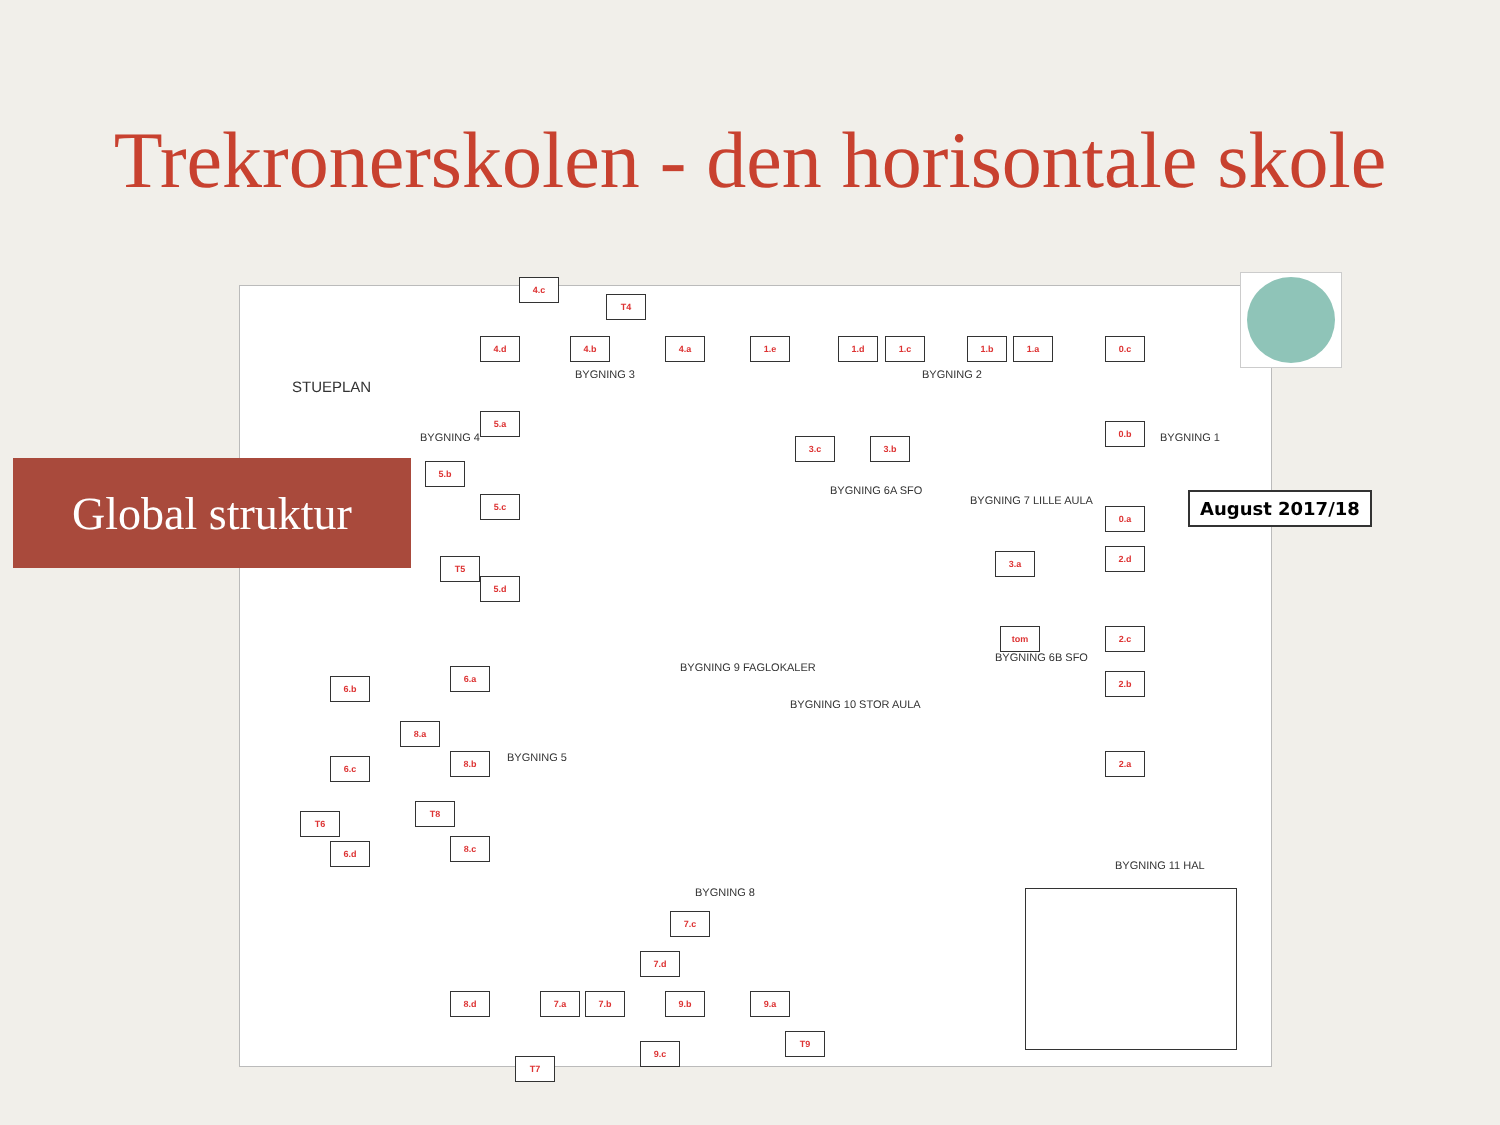Trekronerskolen - den horisontale skole
STUEPLAN
BYGNING 3 BYGNING 2
BYGNING 4 BYGNING 1
BYGNING 6A SFO
BYGNING 7 LILLE AULA
BYGNING 9 FAGLOKALER
BYGNING 6B SFO
BYGNING 10 STOR AULA
BYGNING 5
BYGNING 11 HAL
BYGNING 8
4.d 4.b 4.a 1.e 1.d 1.c 1.b 1.a 0.c
5.a
5.b
5.c
5.d
3.c 3.b
0.b
0.a
2.d
3.a
tom 2.c
2.b
2.a
6.b
6.a
8.a
8.b
6.c
T6
T8
6.d 8.c
7.c
7.d
8.d 7.a 7.b 9.b 9.a
T9
9.c
T7
T5
4.c
T4
Global struktur
August 2017/18